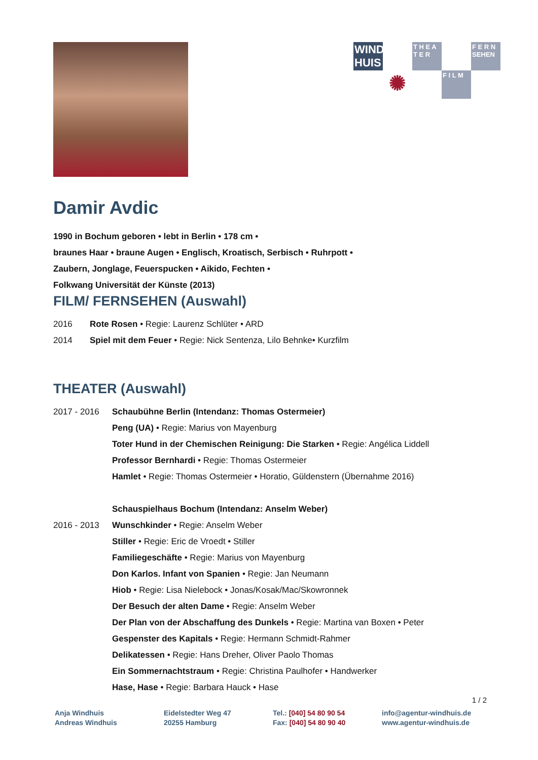WIND HUIS
T H E A T E R
F E R N SEHEN
✺
F I L M
Damir Avdic
1990 in Bochum geboren • lebt in Berlin • 178 cm •
braunes Haar • braune Augen • Englisch, Kroatisch, Serbisch • Ruhrpott •
Zaubern, Jonglage, Feuerspucken • Aikido, Fechten •
Folkwang Universität der Künste (2013)
FILM/ FERNSEHEN (Auswahl)
2016 Rote Rosen • Regie: Laurenz Schlüter • ARD
2014 Spiel mit dem Feuer • Regie: Nick Sentenza, Lilo Behnke• Kurzfilm
THEATER (Auswahl)
2017 - 2016 Schaubühne Berlin (Intendanz: Thomas Ostermeier)
Peng (UA) • Regie: Marius von Mayenburg
Toter Hund in der Chemischen Reinigung: Die Starken • Regie: Angélica Liddell
Professor Bernhardi • Regie: Thomas Ostermeier
Hamlet • Regie: Thomas Ostermeier • Horatio, Güldenstern (Übernahme 2016)
Schauspielhaus Bochum (Intendanz: Anselm Weber)
2016 - 2013 Wunschkinder • Regie: Anselm Weber
Stiller • Regie: Eric de Vroedt • Stiller
Familiegeschäfte • Regie: Marius von Mayenburg
Don Karlos. Infant von Spanien • Regie: Jan Neumann
Hiob • Regie: Lisa Nielebock • Jonas/Kosak/Mac/Skowronnek
Der Besuch der alten Dame • Regie: Anselm Weber
Der Plan von der Abschaffung des Dunkels • Regie: Martina van Boxen • Peter
Gespenster des Kapitals • Regie: Hermann Schmidt-Rahmer
Delikatessen • Regie: Hans Dreher, Oliver Paolo Thomas
Ein Sommernachtstraum • Regie: Christina Paulhofer • Handwerker
Hase, Hase • Regie: Barbara Hauck • Hase
1 / 2
Anja Windhuis
Andreas Windhuis
Eidelstedter Weg 47
20255 Hamburg
Tel.: [040] 54 80 90 54
Fax: [040] 54 80 90 40
info@agentur-windhuis.de
www.agentur-windhuis.de